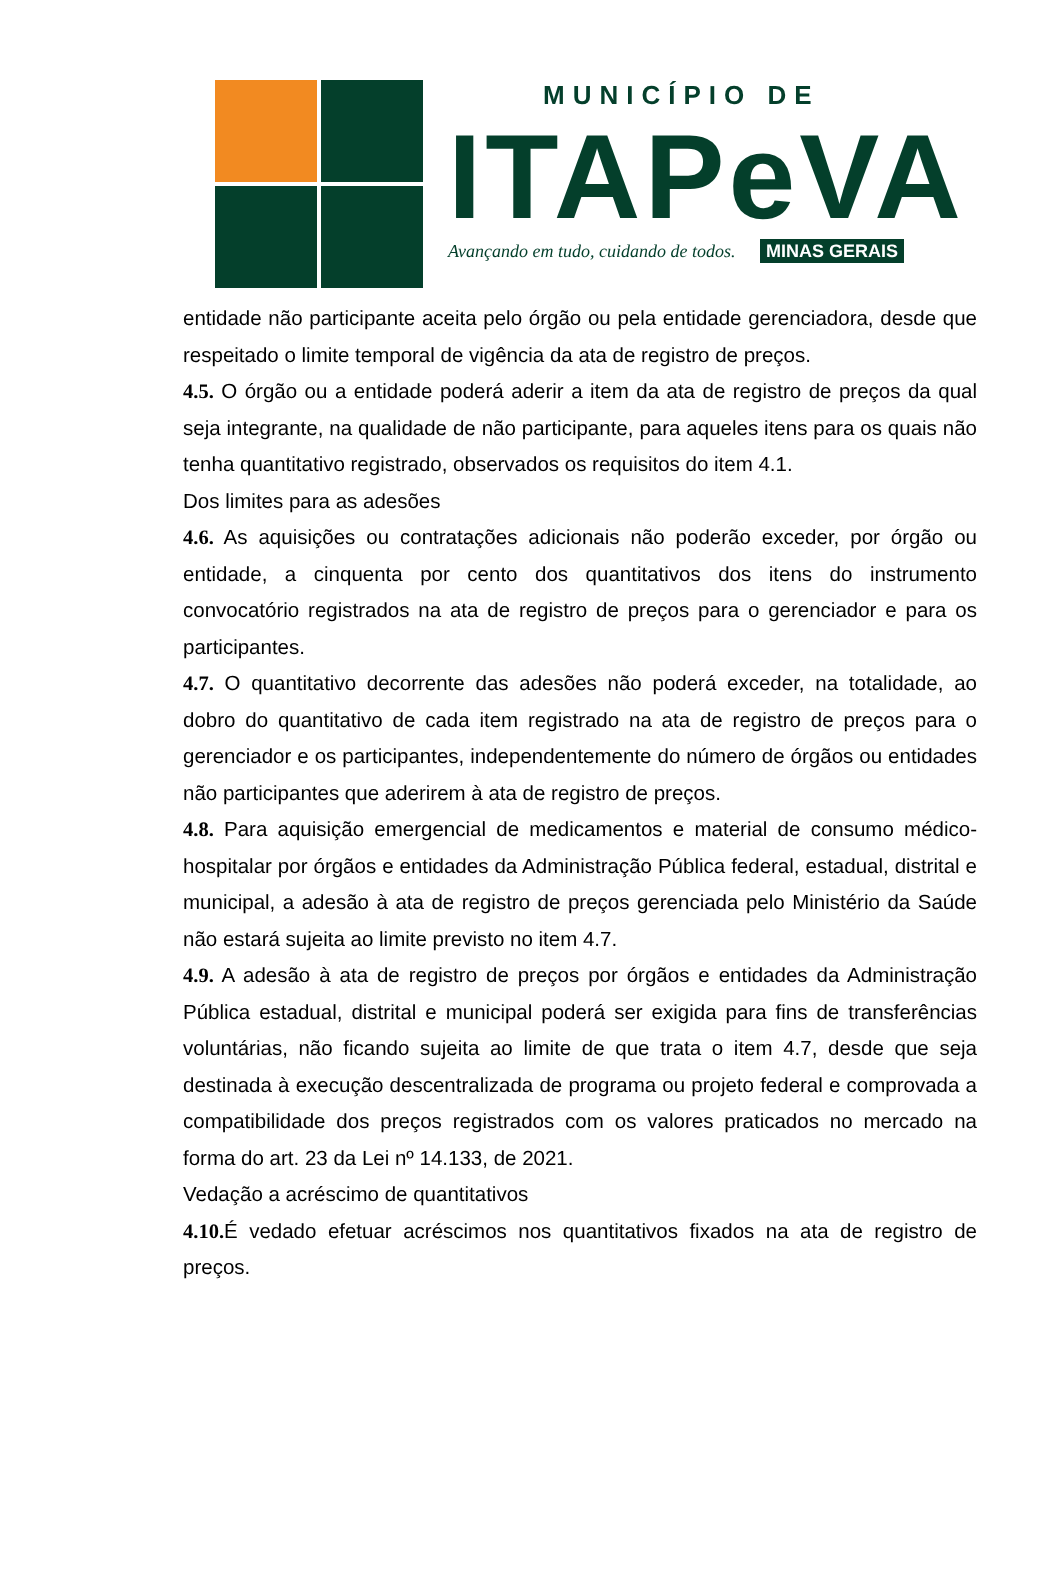MUNICÍPIO DE
ITAPeVA
Avançando em tudo, cuidando de todos. MINAS GERAIS
entidade não participante aceita pelo órgão ou pela entidade gerenciadora, desde que respeitado o limite temporal de vigência da ata de registro de preços.
4.5. O órgão ou a entidade poderá aderir a item da ata de registro de preços da qual seja integrante, na qualidade de não participante, para aqueles itens para os quais não tenha quantitativo registrado, observados os requisitos do item 4.1.
Dos limites para as adesões
4.6. As aquisições ou contratações adicionais não poderão exceder, por órgão ou entidade, a cinquenta por cento dos quantitativos dos itens do instrumento convocatório registrados na ata de registro de preços para o gerenciador e para os participantes.
4.7. O quantitativo decorrente das adesões não poderá exceder, na totalidade, ao dobro do quantitativo de cada item registrado na ata de registro de preços para o gerenciador e os participantes, independentemente do número de órgãos ou entidades não participantes que aderirem à ata de registro de preços.
4.8. Para aquisição emergencial de medicamentos e material de consumo médico-hospitalar por órgãos e entidades da Administração Pública federal, estadual, distrital e municipal, a adesão à ata de registro de preços gerenciada pelo Ministério da Saúde não estará sujeita ao limite previsto no item 4.7.
4.9. A adesão à ata de registro de preços por órgãos e entidades da Administração Pública estadual, distrital e municipal poderá ser exigida para fins de transferências voluntárias, não ficando sujeita ao limite de que trata o item 4.7, desde que seja destinada à execução descentralizada de programa ou projeto federal e comprovada a compatibilidade dos preços registrados com os valores praticados no mercado na forma do art. 23 da Lei nº 14.133, de 2021.
Vedação a acréscimo de quantitativos
4.10. É vedado efetuar acréscimos nos quantitativos fixados na ata de registro de preços.